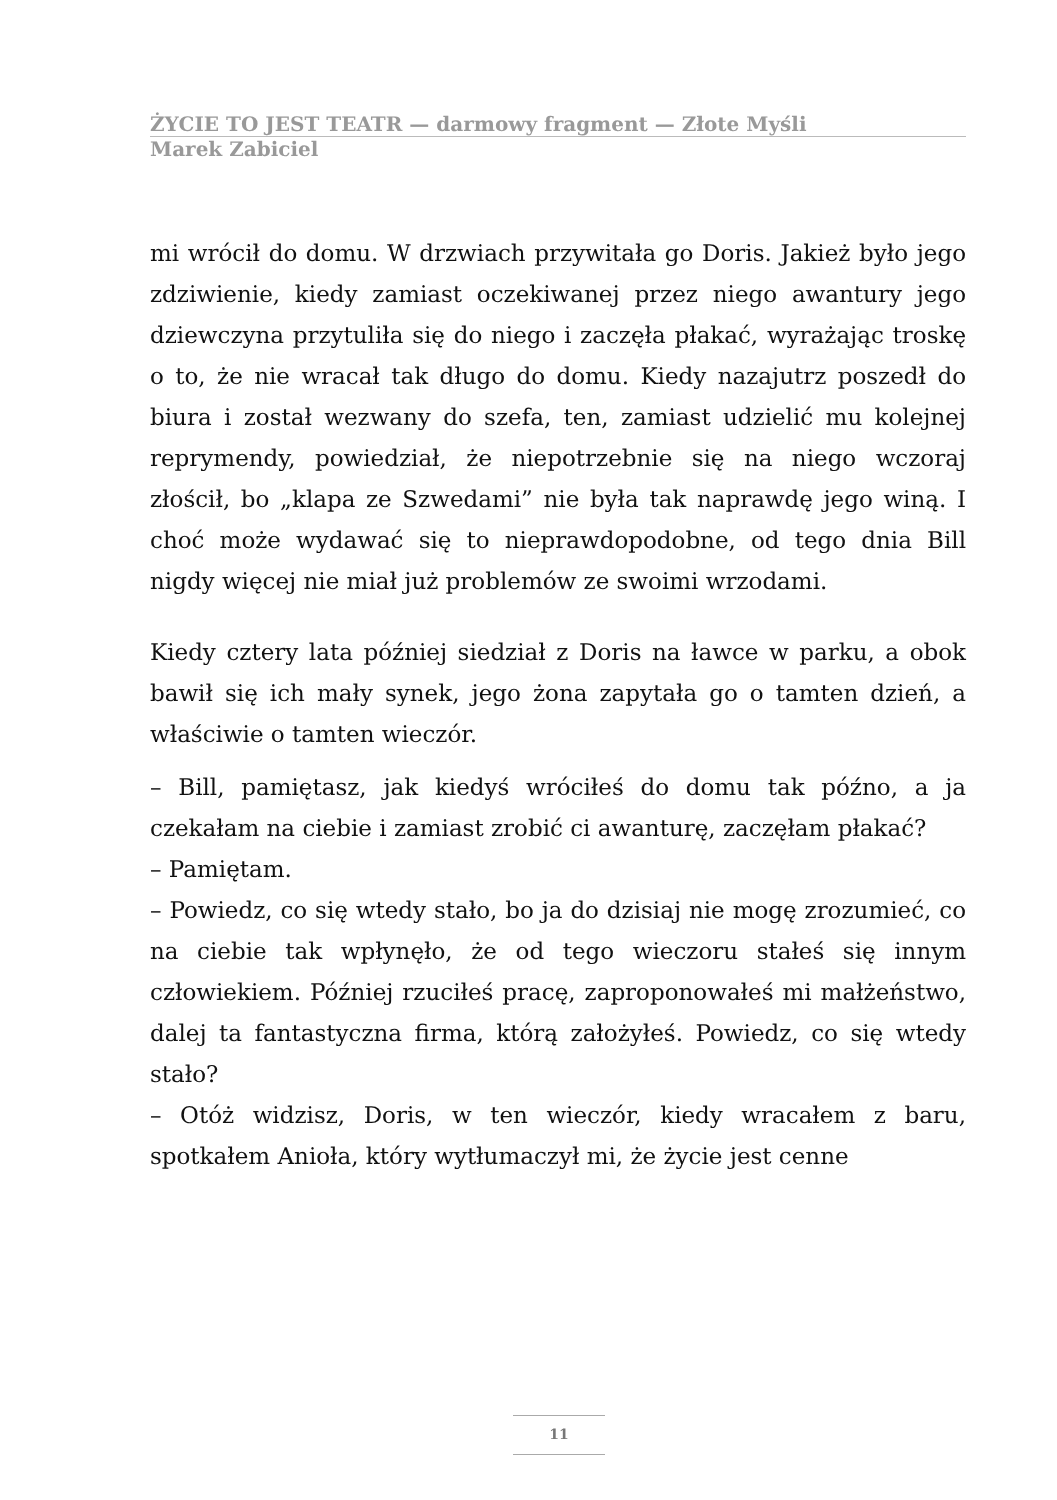ŻYCIE TO JEST TEATR — darmowy fragment — Złote Myśli
Marek Zabiciel
mi wrócił do domu. W drzwiach przywitała go Doris. Jakież było jego zdziwienie, kiedy zamiast oczekiwanej przez niego awantury jego dziewczyna przytuliła się do niego i zaczęła płakać, wyrażając troskę o to, że nie wracał tak długo do domu. Kiedy nazajutrz poszedł do biura i został wezwany do szefa, ten, zamiast udzielić mu kolejnej reprymendy, powiedział, że niepotrzebnie się na niego wczoraj złościł, bo „klapa ze Szwedami” nie była tak naprawdę jego winą. I choć może wydawać się to nieprawdopodobne, od tego dnia Bill nigdy więcej nie miał już problemów ze swoimi wrzodami.
Kiedy cztery lata później siedział z Doris na ławce w parku, a obok bawił się ich mały synek, jego żona zapytała go o tamten dzień, a właściwie o tamten wieczór.
– Bill, pamiętasz, jak kiedyś wróciłeś do domu tak późno, a ja czekałam na ciebie i zamiast zrobić ci awanturę, zaczęłam płakać?
– Pamiętam.
– Powiedz, co się wtedy stało, bo ja do dzisiaj nie mogę zrozumieć, co na ciebie tak wpłynęło, że od tego wieczoru stałeś się innym człowiekiem. Później rzuciłeś pracę, zaproponowałeś mi małżeństwo, dalej ta fantastyczna firma, którą założyłeś. Powiedz, co się wtedy stało?
– Otóż widzisz, Doris, w ten wieczór, kiedy wracałem z baru, spotkałem Anioła, który wytłumaczył mi, że życie jest cenne
11